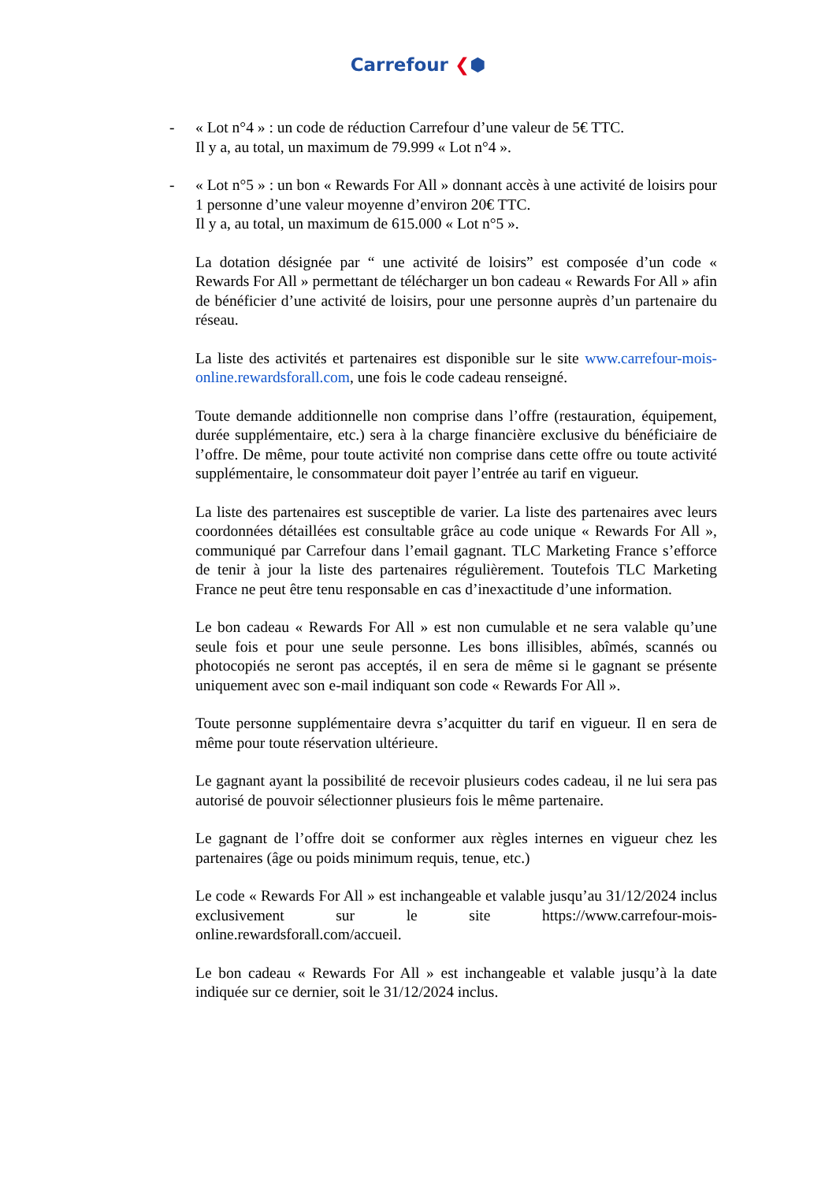Carrefour ❮⬢
- « Lot n°4 » : un code de réduction Carrefour d’une valeur de 5€ TTC.
Il y a, au total, un maximum de 79.999 « Lot n°4 ».
- « Lot n°5 » : un bon « Rewards For All » donnant accès à une activité de loisirs pour 1 personne d’une valeur moyenne d’environ 20€ TTC.
Il y a, au total, un maximum de 615.000 « Lot n°5 ».
La dotation désignée par “ une activité de loisirs” est composée d’un code « Rewards For All » permettant de télécharger un bon cadeau « Rewards For All » afin de bénéficier d’une activité de loisirs, pour une personne auprès d’un partenaire du réseau.
La liste des activités et partenaires est disponible sur le site www.carrefour-mois-online.rewardsforall.com, une fois le code cadeau renseigné.
Toute demande additionnelle non comprise dans l’offre (restauration, équipement, durée supplémentaire, etc.) sera à la charge financière exclusive du bénéficiaire de l’offre. De même, pour toute activité non comprise dans cette offre ou toute activité supplémentaire, le consommateur doit payer l’entrée au tarif en vigueur.
La liste des partenaires est susceptible de varier. La liste des partenaires avec leurs coordonnées détaillées est consultable grâce au code unique « Rewards For All », communiqué par Carrefour dans l’email gagnant. TLC Marketing France s’efforce de tenir à jour la liste des partenaires régulièrement. Toutefois TLC Marketing France ne peut être tenu responsable en cas d’inexactitude d’une information.
Le bon cadeau « Rewards For All » est non cumulable et ne sera valable qu’une seule fois et pour une seule personne. Les bons illisibles, abîmés, scannés ou photocopiés ne seront pas acceptés, il en sera de même si le gagnant se présente uniquement avec son e-mail indiquant son code « Rewards For All ».
Toute personne supplémentaire devra s’acquitter du tarif en vigueur. Il en sera de même pour toute réservation ultérieure.
Le gagnant ayant la possibilité de recevoir plusieurs codes cadeau, il ne lui sera pas autorisé de pouvoir sélectionner plusieurs fois le même partenaire.
Le gagnant de l’offre doit se conformer aux règles internes en vigueur chez les partenaires (âge ou poids minimum requis, tenue, etc.)
Le code « Rewards For All » est inchangeable et valable jusqu’au 31/12/2024 inclus exclusivement sur le site https://www.carrefour-mois-online.rewardsforall.com/accueil.
Le bon cadeau « Rewards For All » est inchangeable et valable jusqu’à la date indiquée sur ce dernier, soit le 31/12/2024 inclus.